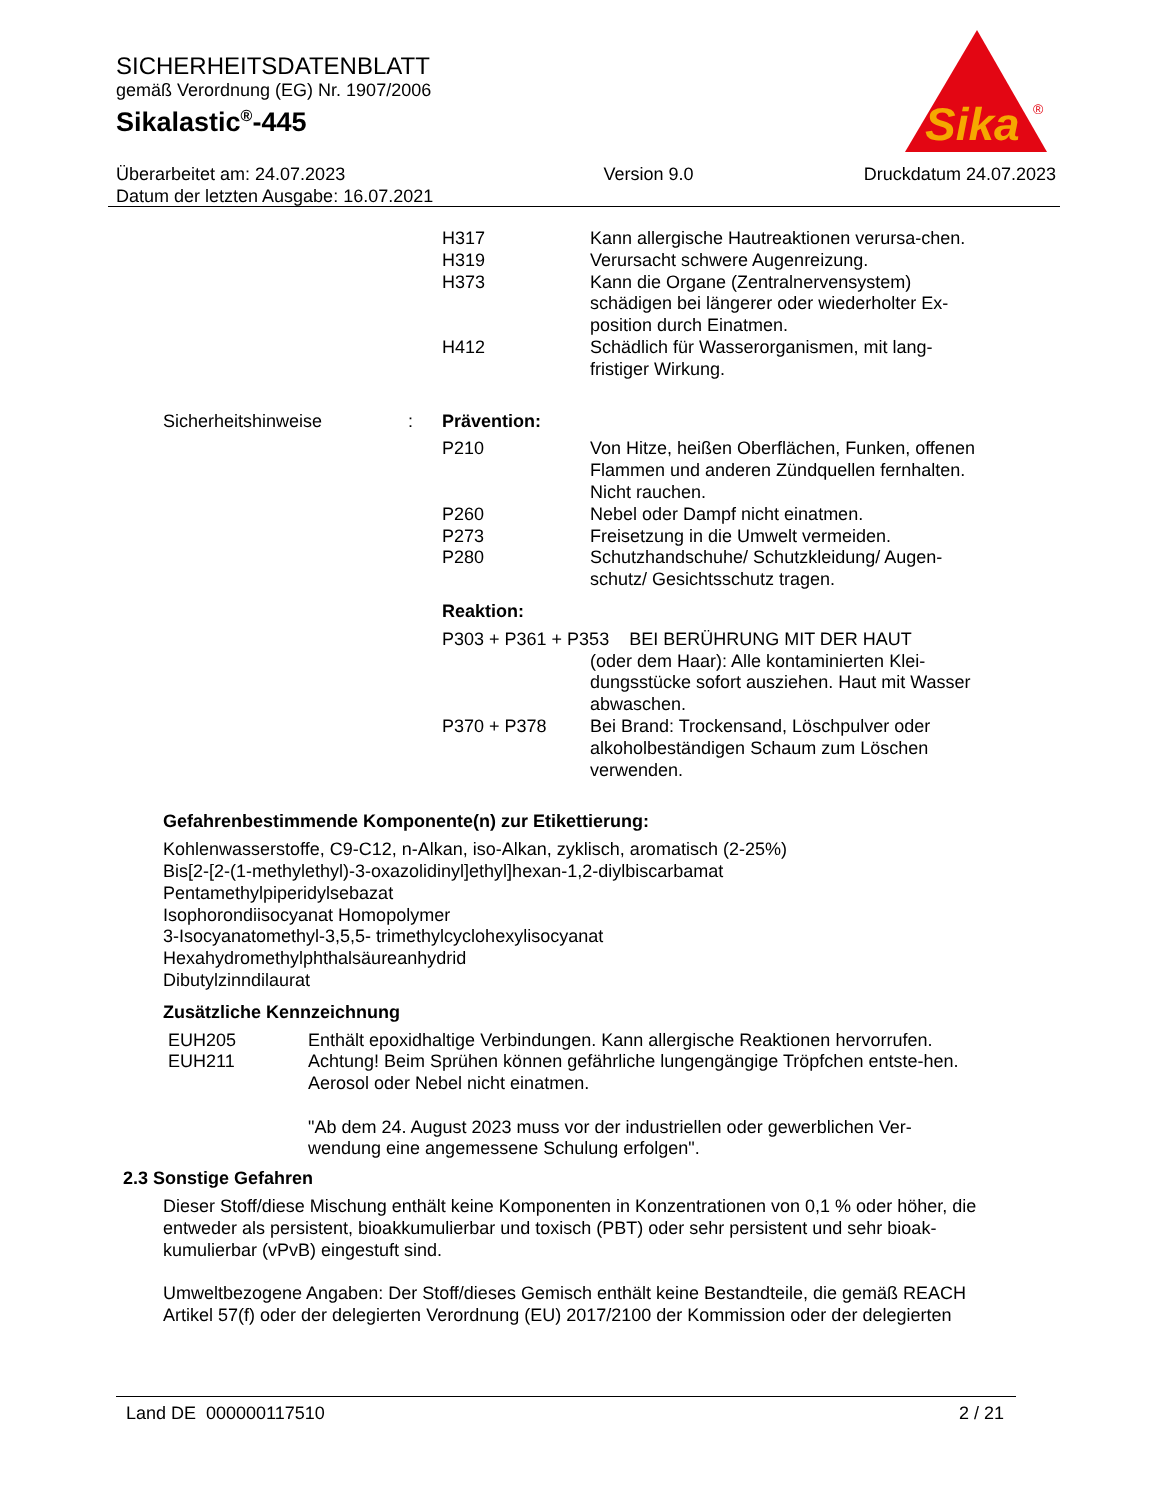SICHERHEITSDATENBLATT
gemäß Verordnung (EG) Nr. 1907/2006
Sikalastic<sup>®</sup>-445
Sika
®
Überarbeitet am: 24.07.2023
Datum der letzten Ausgabe: 16.07.2021
Version 9.0 Druckdatum 24.07.2023
H317 Kann allergische Hautreaktionen verursa-chen.
H319 Verursacht schwere Augenreizung.
H373 Kann die Organe (Zentralnervensystem) schädigen bei längerer oder wiederholter Ex-position durch Einatmen.
H412 Schädlich für Wasserorganismen, mit lang-fristiger Wirkung.
Sicherheitshinweise : Prävention:
P210 Von Hitze, heißen Oberflächen, Funken, offenen Flammen und anderen Zündquellen fernhalten. Nicht rauchen.
P260 Nebel oder Dampf nicht einatmen.
P273 Freisetzung in die Umwelt vermeiden.
P280 Schutzhandschuhe/ Schutzkleidung/ Augen-schutz/ Gesichtsschutz tragen.
Reaktion:
P303 + P361 + P353 BEI BERÜHRUNG MIT DER HAUT
(oder dem Haar): Alle kontaminierten Klei-dungsstücke sofort ausziehen. Haut mit Wasser abwaschen.
P370 + P378 Bei Brand: Trockensand, Löschpulver oder alkoholbeständigen Schaum zum Löschen verwenden.
Gefahrenbestimmende Komponente(n) zur Etikettierung:
Kohlenwasserstoffe, C9-C12, n-Alkan, iso-Alkan, zyklisch, aromatisch (2-25%)
Bis[2-[2-(1-methylethyl)-3-oxazolidinyl]ethyl]hexan-1,2-diylbiscarbamat
Pentamethylpiperidylsebazat
Isophorondiisocyanat Homopolymer
3-Isocyanatomethyl-3,5,5- trimethylcyclohexylisocyanat
Hexahydromethylphthalsäureanhydrid
Dibutylzinndilaurat
Zusätzliche Kennzeichnung
EUH205 Enthält epoxidhaltige Verbindungen. Kann allergische Reaktionen hervorrufen.
EUH211 Achtung! Beim Sprühen können gefährliche lungengängige Tröpfchen entste-hen. Aerosol oder Nebel nicht einatmen.
"Ab dem 24. August 2023 muss vor der industriellen oder gewerblichen Ver-wendung eine angemessene Schulung erfolgen".
2.3 Sonstige Gefahren
Dieser Stoff/diese Mischung enthält keine Komponenten in Konzentrationen von 0,1 % oder höher, die entweder als persistent, bioakkumulierbar und toxisch (PBT) oder sehr persistent und sehr bioak-kumulierbar (vPvB) eingestuft sind.
Umweltbezogene Angaben: Der Stoff/dieses Gemisch enthält keine Bestandteile, die gemäß REACH Artikel 57(f) oder der delegierten Verordnung (EU) 2017/2100 der Kommission oder der delegierten
Land DE 000000117510 2 / 21